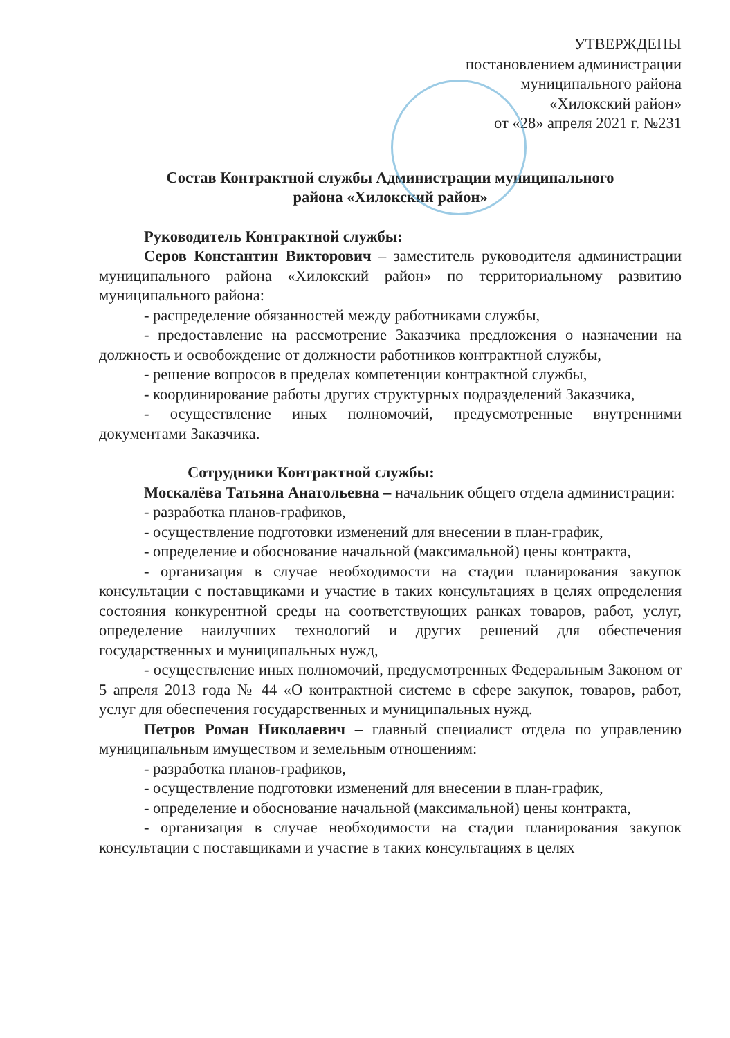УТВЕРЖДЕНЫ
постановлением администрации
муниципального района
«Хилокский район»
от «28» апреля 2021 г. №231
Состав Контрактной службы Администрации муниципального
района «Хилокский район»
Руководитель Контрактной службы:
Серов Константин Викторович – заместитель руководителя администрации муниципального района «Хилокский район» по территориальному развитию муниципального района:
- распределение обязанностей между работниками службы,
- предоставление на рассмотрение Заказчика предложения о назначении на должность и освобождение от должности работников контрактной службы,
- решение вопросов в пределах компетенции контрактной службы,
- координирование работы других структурных подразделений Заказчика,
- осуществление иных полномочий, предусмотренные внутренними документами Заказчика.
Сотрудники Контрактной службы:
Москалёва Татьяна Анатольевна – начальник общего отдела администрации:
- разработка планов-графиков,
- осуществление подготовки изменений для внесении в план-график,
- определение и обоснование начальной (максимальной) цены контракта,
- организация в случае необходимости на стадии планирования закупок консультации с поставщиками и участие в таких консультациях в целях определения состояния конкурентной среды на соответствующих ранках товаров, работ, услуг, определение наилучших технологий и других решений для обеспечения государственных и муниципальных нужд,
- осуществление иных полномочий, предусмотренных Федеральным Законом от 5 апреля 2013 года № 44 «О контрактной системе в сфере закупок, товаров, работ, услуг для обеспечения государственных и муниципальных нужд.
Петров Роман Николаевич – главный специалист отдела по управлению муниципальным имуществом и земельным отношениям:
- разработка планов-графиков,
- осуществление подготовки изменений для внесении в план-график,
- определение и обоснование начальной (максимальной) цены контракта,
- организация в случае необходимости на стадии планирования закупок консультации с поставщиками и участие в таких консультациях в целях